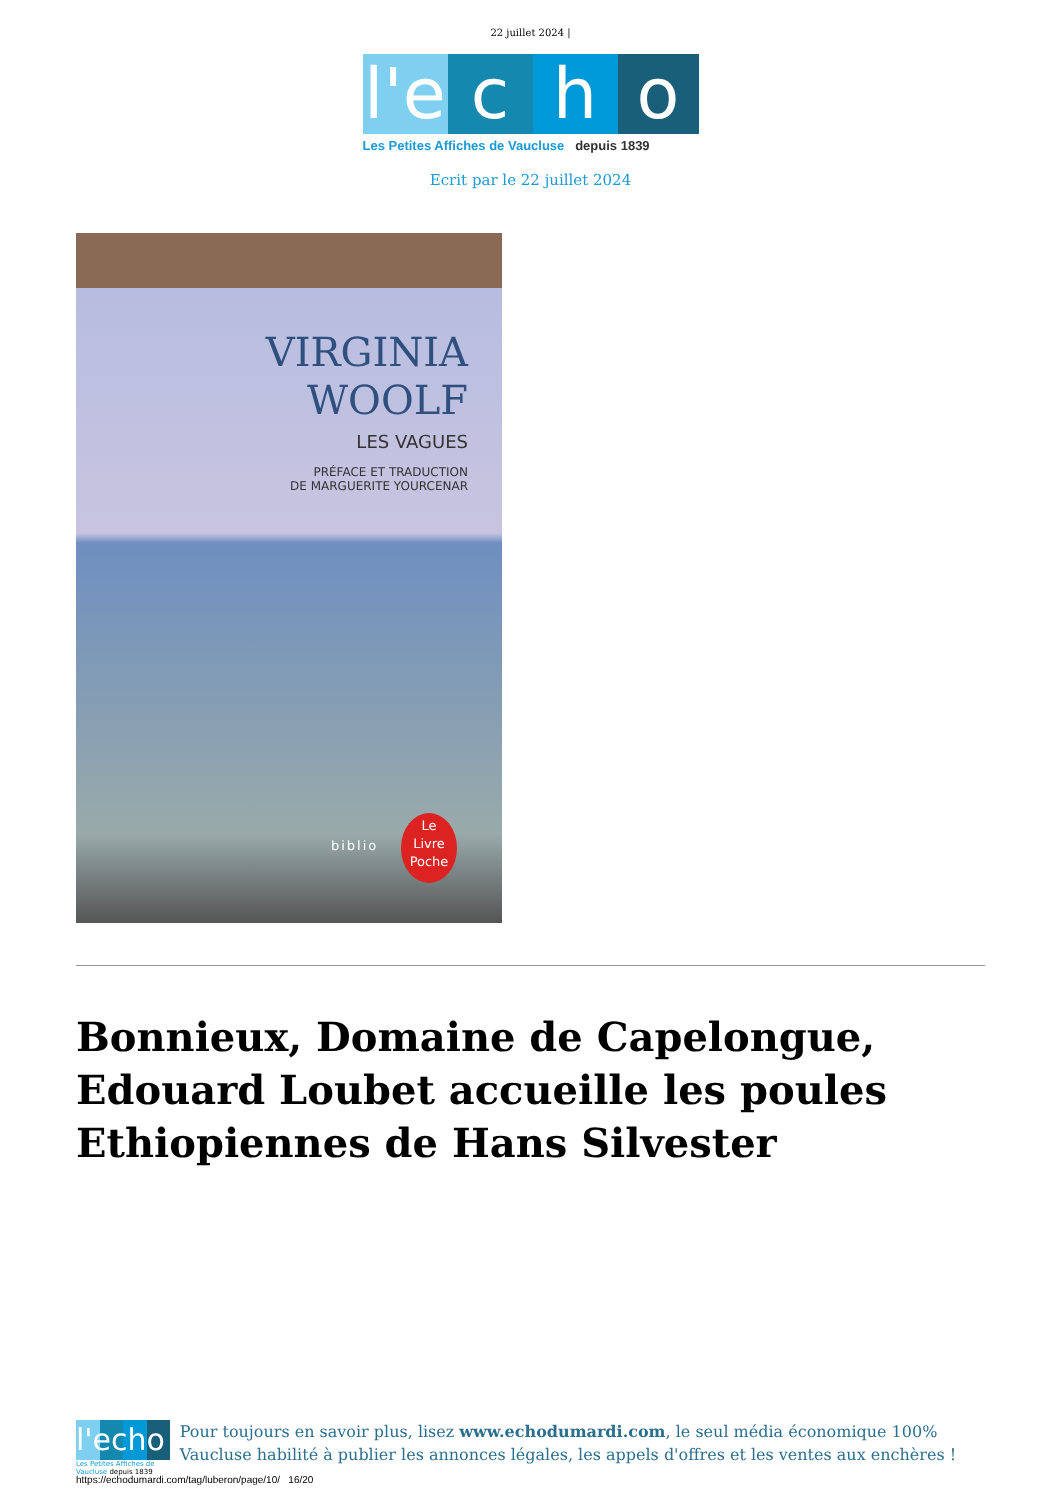22 juillet 2024 |
l'e
c
h
o
Les Petites Affiches de Vaucluse depuis 1839
Ecrit par le 22 juillet 2024
VIRGINIA
WOOLF
LES VAGUES
PRÉFACE ET TRADUCTION
DE MARGUERITE YOURCENAR
biblio
Le
Livre
Poche
Bonnieux, Domaine de Capelongue, Edouard Loubet accueille les poules Ethiopiennes de Hans Silvester
l'echo
Les Petites Affiches de Vaucluse depuis 1839
Pour toujours en savoir plus, lisez www.echodumardi.com, le seul média économique 100% Vaucluse habilité à publier les annonces légales, les appels d'offres et les ventes aux enchères !
https://echodumardi.com/tag/luberon/page/10/ 16/20